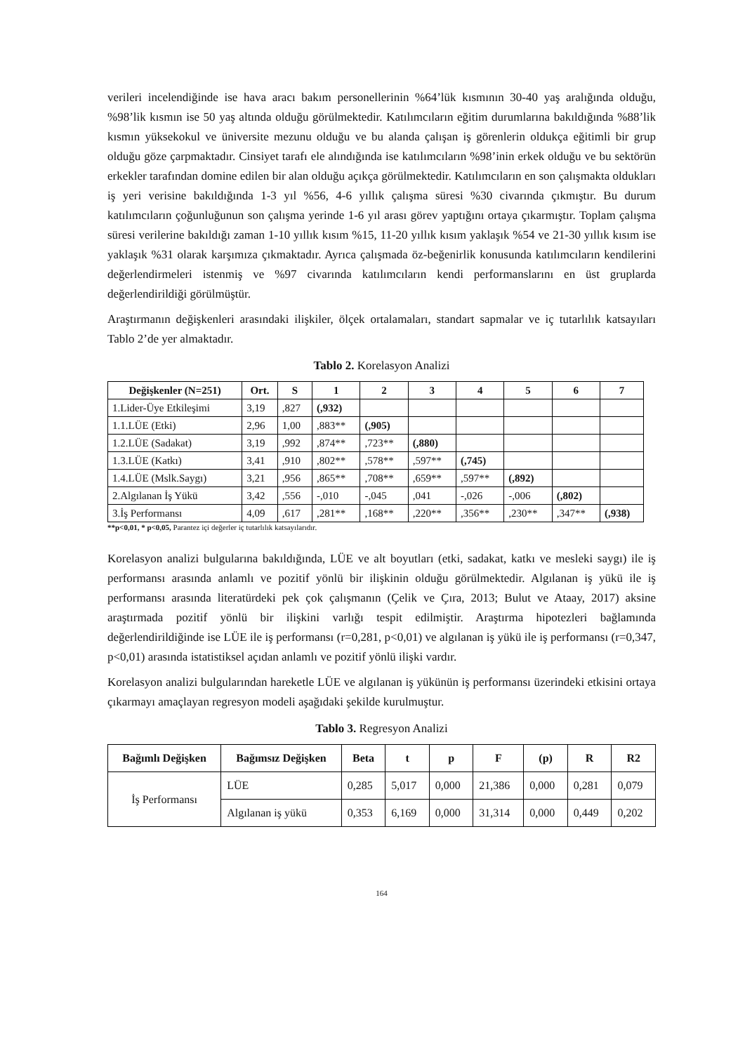verileri incelendiğinde ise hava aracı bakım personellerinin %64’lük kısmının 30-40 yaş aralığında olduğu, %98’lik kısmın ise 50 yaş altında olduğu görülmektedir. Katılımcıların eğitim durumlarına bakıldığında %88’lik kısmın yüksekokul ve üniversite mezunu olduğu ve bu alanda çalışan iş görenlerin oldukça eğitimli bir grup olduğu göze çarpmaktadır. Cinsiyet tarafı ele alındığında ise katılımcıların %98’inin erkek olduğu ve bu sektörün erkekler tarafından domine edilen bir alan olduğu açıkça görülmektedir. Katılımcıların en son çalışmakta oldukları iş yeri verisine bakıldığında 1-3 yıl %56, 4-6 yıllık çalışma süresi %30 civarında çıkmıştır. Bu durum katılımcıların çoğunluğunun son çalışma yerinde 1-6 yıl arası görev yaptığını ortaya çıkarmıştır. Toplam çalışma süresi verilerine bakıldığı zaman 1-10 yıllık kısım %15, 11-20 yıllık kısım yaklaşık %54 ve 21-30 yıllık kısım ise yaklaşık %31 olarak karşımıza çıkmaktadır. Ayrıca çalışmada öz-beğenirlik konusunda katılımcıların kendilerini değerlendirmeleri istenmiş ve %97 civarında katılımcıların kendi performanslarını en üst gruplarda değerlendirildiği görülmüştür.
Araştırmanın değişkenleri arasındaki ilişkiler, ölçek ortalamaları, standart sapmalar ve iç tutarlılık katsayıları Tablo 2’de yer almaktadır.
Tablo 2. Korelasyon Analizi
| Değişkenler (N=251) | Ort. | S | 1 | 2 | 3 | 4 | 5 | 6 | 7 |
| --- | --- | --- | --- | --- | --- | --- | --- | --- | --- |
| 1.Lider-Üye Etkileşimi | 3,19 | ,827 | (,932) | | | | | | |
| 1.1.LÜE (Etki) | 2,96 | 1,00 | ,883** | (,905) | | | | | |
| 1.2.LÜE (Sadakat) | 3,19 | ,992 | ,874** | ,723** | (,880) | | | | |
| 1.3.LÜE (Katkı) | 3,41 | ,910 | ,802** | ,578** | ,597** | (,745) | | | |
| 1.4.LÜE (Mslk.Saygı) | 3,21 | ,956 | ,865** | ,708** | ,659** | ,597** | (,892) | | |
| 2.Algılanan İş Yükü | 3,42 | ,556 | -,010 | -,045 | ,041 | -,026 | -,006 | (,802) | |
| 3.İş Performansı | 4,09 | ,617 | ,281** | ,168** | ,220** | ,356** | ,230** | ,347** | (,938) |
**p<0,01, * p<0,05, Parantez içi değerler iç tutarlılık katsayılarıdır.
Korelasyon analizi bulgularına bakıldığında, LÜE ve alt boyutları (etki, sadakat, katkı ve mesleki saygı) ile iş performansı arasında anlamlı ve pozitif yönlü bir ilişkinin olduğu görülmektedir. Algılanan iş yükü ile iş performansı arasında literatürdeki pek çok çalışmanın (Çelik ve Çıra, 2013; Bulut ve Ataay, 2017) aksine araştırmada pozitif yönlü bir ilişkini varlığı tespit edilmiştir. Araştırma hipotezleri bağlamında değerlendirildiğinde ise LÜE ile iş performansı (r=0,281, p<0,01) ve algılanan iş yükü ile iş performansı (r=0,347, p<0,01) arasında istatistiksel açıdan anlamlı ve pozitif yönlü ilişki vardır.
Korelasyon analizi bulgularından hareketle LÜE ve algılanan iş yükünün iş performansı üzerindeki etkisini ortaya çıkarmayı amaçlayan regresyon modeli aşağıdaki şekilde kurulmuştur.
Tablo 3. Regresyon Analizi
| Bağımlı Değişken | Bağımsız Değişken | Beta | t | p | F | (p) | R | R2 |
| --- | --- | --- | --- | --- | --- | --- | --- | --- |
| İş Performansı | LÜE | 0,285 | 5,017 | 0,000 | 21,386 | 0,000 | 0,281 | 0,079 |
| | Algılanan iş yükü | 0,353 | 6,169 | 0,000 | 31,314 | 0,000 | 0,449 | 0,202 |
164